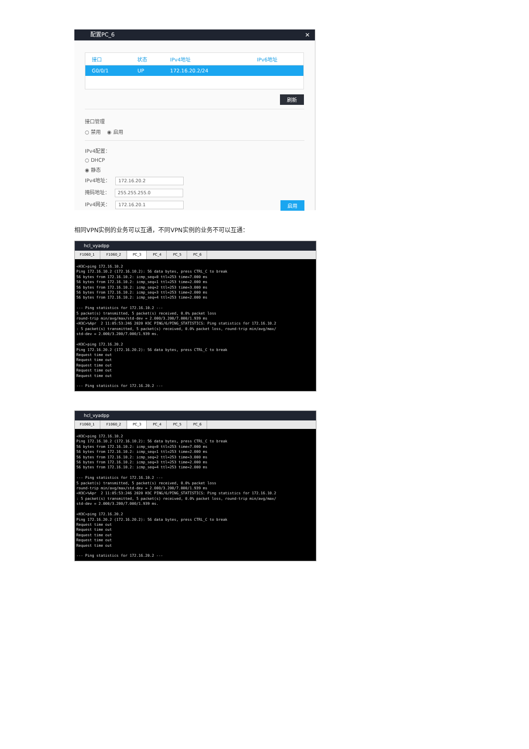配置PC_6 ✕
| 接口 | 状态 | IPv4地址 | IPv6地址 |
| --- | --- | --- | --- |
| G0/0/1 | UP | 172.16.20.2/24 | |
刷新
接口管理
○ 禁用 ◉ 启用
IPv4配置：
○ DHCP
◉ 静态
IPv4地址： 172.16.20.2
掩码地址： 255.255.255.0
IPv4网关： 172.16.20.1 启用
相同VPN实例的业务可以互通，不同VPN实例的业务不可以互通：
hcl_vyadpp
F1060_1 F1060_2 PC_3 PC_4 PC_5 PC_6
<H3C>ping 172.16.10.2
Ping 172.16.10.2 (172.16.10.2): 56 data bytes, press CTRL_C to break
56 bytes from 172.16.10.2: icmp_seq=0 ttl=253 time=7.000 ms
56 bytes from 172.16.10.2: icmp_seq=1 ttl=253 time=2.000 ms
56 bytes from 172.16.10.2: icmp_seq=2 ttl=253 time=3.000 ms
56 bytes from 172.16.10.2: icmp_seq=3 ttl=253 time=2.000 ms
56 bytes from 172.16.10.2: icmp_seq=4 ttl=253 time=2.000 ms

--- Ping statistics for 172.16.10.2 ---
5 packet(s) transmitted, 5 packet(s) received, 0.0% packet loss
round-trip min/avg/max/std-dev = 2.000/3.200/7.000/1.939 ms
<H3C>%Apr  2 11:05:53:246 2020 H3C PING/6/PING_STATISTICS: Ping statistics for 172.16.10.2
: 5 packet(s) transmitted, 5 packet(s) received, 0.0% packet loss, round-trip min/avg/max/
std-dev = 2.000/3.200/7.000/1.939 ms.

<H3C>ping 172.16.20.2
Ping 172.16.20.2 (172.16.20.2): 56 data bytes, press CTRL_C to break
Request time out
Request time out
Request time out
Request time out
Request time out

--- Ping statistics for 172.16.20.2 ---
hcl_vyadpp
F1060_1 F1060_2 PC_3 PC_4 PC_5 PC_6
<H3C>ping 172.16.10.2
Ping 172.16.10.2 (172.16.10.2): 56 data bytes, press CTRL_C to break
56 bytes from 172.16.10.2: icmp_seq=0 ttl=253 time=7.000 ms
56 bytes from 172.16.10.2: icmp_seq=1 ttl=253 time=2.000 ms
56 bytes from 172.16.10.2: icmp_seq=2 ttl=253 time=3.000 ms
56 bytes from 172.16.10.2: icmp_seq=3 ttl=253 time=2.000 ms
56 bytes from 172.16.10.2: icmp_seq=4 ttl=253 time=2.000 ms

--- Ping statistics for 172.16.10.2 ---
5 packet(s) transmitted, 5 packet(s) received, 0.0% packet loss
round-trip min/avg/max/std-dev = 2.000/3.200/7.000/1.939 ms
<H3C>%Apr  2 11:05:53:246 2020 H3C PING/6/PING_STATISTICS: Ping statistics for 172.16.10.2
: 5 packet(s) transmitted, 5 packet(s) received, 0.0% packet loss, round-trip min/avg/max/
std-dev = 2.000/3.200/7.000/1.939 ms.

<H3C>ping 172.16.20.2
Ping 172.16.20.2 (172.16.20.2): 56 data bytes, press CTRL_C to break
Request time out
Request time out
Request time out
Request time out
Request time out

--- Ping statistics for 172.16.20.2 ---